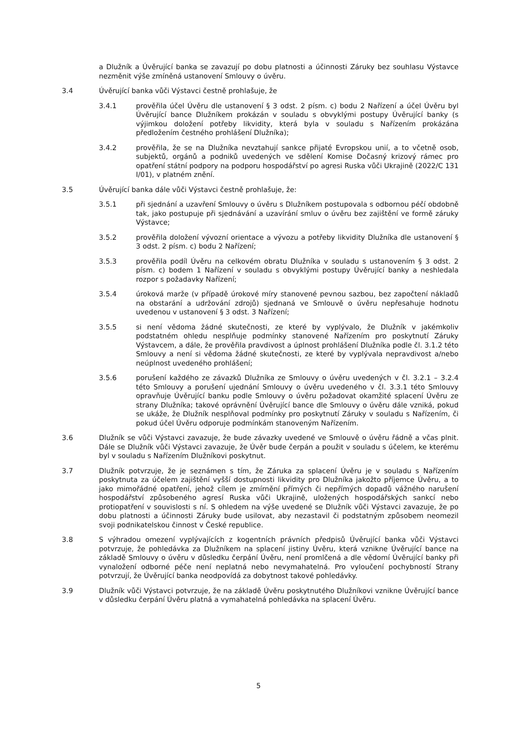a Dlužník a Úvěrující banka se zavazují po dobu platnosti a účinnosti Záruky bez souhlasu Výstavce nezměnit výše zmíněná ustanovení Smlouvy o úvěru.
3.4 Úvěrující banka vůči Výstavci čestně prohlašuje, že
3.4.1 prověřila účel Úvěru dle ustanovení § 3 odst. 2 písm. c) bodu 2 Nařízení a účel Úvěru byl Úvěrující bance Dlužníkem prokázán v souladu s obvyklými postupy Úvěrující banky (s výjimkou doložení potřeby likvidity, která byla v souladu s Nařízením prokázána předložením čestného prohlášení Dlužníka);
3.4.2 prověřila, že se na Dlužníka nevztahují sankce přijaté Evropskou unií, a to včetně osob, subjektů, orgánů a podniků uvedených ve sdělení Komise Dočasný krizový rámec pro opatření státní podpory na podporu hospodářství po agresi Ruska vůči Ukrajině (2022/C 131 I/01), v platném znění.
3.5 Úvěrující banka dále vůči Výstavci čestně prohlašuje, že:
3.5.1 při sjednání a uzavření Smlouvy o úvěru s Dlužníkem postupovala s odbornou péčí obdobně tak, jako postupuje při sjednávání a uzavírání smluv o úvěru bez zajištění ve formě záruky Výstavce;
3.5.2 prověřila doložení vývozní orientace a vývozu a potřeby likvidity Dlužníka dle ustanovení § 3 odst. 2 písm. c) bodu 2 Nařízení;
3.5.3 prověřila podíl Úvěru na celkovém obratu Dlužníka v souladu s ustanovením § 3 odst. 2 písm. c) bodem 1 Nařízení v souladu s obvyklými postupy Úvěrující banky a neshledala rozpor s požadavky Nařízení;
3.5.4 úroková marže (v případě úrokové míry stanovené pevnou sazbou, bez započtení nákladů na obstarání a udržování zdrojů) sjednaná ve Smlouvě o úvěru nepřesahuje hodnotu uvedenou v ustanovení § 3 odst. 3 Nařízení;
3.5.5 si není vědoma žádné skutečnosti, ze které by vyplývalo, že Dlužník v jakémkoliv podstatném ohledu nesplňuje podmínky stanovené Nařízením pro poskytnutí Záruky Výstavcem, a dále, že prověřila pravdivost a úplnost prohlášení Dlužníka podle čl. 3.1.2 této Smlouvy a není si vědoma žádné skutečnosti, ze které by vyplývala nepravdivost a/nebo neúplnost uvedeného prohlášení;
3.5.6 porušení každého ze závazků Dlužníka ze Smlouvy o úvěru uvedených v čl. 3.2.1 – 3.2.4 této Smlouvy a porušení ujednání Smlouvy o úvěru uvedeného v čl. 3.3.1 této Smlouvy opravňuje Úvěrující banku podle Smlouvy o úvěru požadovat okamžité splacení Úvěru ze strany Dlužníka; takové oprávnění Úvěrující bance dle Smlouvy o úvěru dále vzniká, pokud se ukáže, že Dlužník nesplňoval podmínky pro poskytnutí Záruky v souladu s Nařízením, či pokud účel Úvěru odporuje podmínkám stanoveným Nařízením.
3.6 Dlužník se vůči Výstavci zavazuje, že bude závazky uvedené ve Smlouvě o úvěru řádně a včas plnit. Dále se Dlužník vůči Výstavci zavazuje, že Úvěr bude čerpán a použit v souladu s účelem, ke kterému byl v souladu s Nařízením Dlužníkovi poskytnut.
3.7 Dlužník potvrzuje, že je seznámen s tím, že Záruka za splacení Úvěru je v souladu s Nařízením poskytnuta za účelem zajištění vyšší dostupnosti likvidity pro Dlužníka jakožto příjemce Úvěru, a to jako mimořádné opatření, jehož cílem je zmírnění přímých či nepřímých dopadů vážného narušení hospodářství způsobeného agresí Ruska vůči Ukrajině, uložených hospodářských sankcí nebo protiopatření v souvislosti s ní. S ohledem na výše uvedené se Dlužník vůči Výstavci zavazuje, že po dobu platnosti a účinnosti Záruky bude usilovat, aby nezastavil či podstatným způsobem neomezil svoji podnikatelskou činnost v České republice.
3.8 S výhradou omezení vyplývajících z kogentních právních předpisů Úvěrující banka vůči Výstavci potvrzuje, že pohledávka za Dlužníkem na splacení jistiny Úvěru, která vznikne Úvěrující bance na základě Smlouvy o úvěru v důsledku čerpání Úvěru, není promlčená a dle vědomí Úvěrující banky při vynaložení odborné péče není neplatná nebo nevymahatelná. Pro vyloučení pochybností Strany potvrzují, že Úvěrující banka neodpovídá za dobytnost takové pohledávky.
3.9 Dlužník vůči Výstavci potvrzuje, že na základě Úvěru poskytnutého Dlužníkovi vznikne Úvěrující bance v důsledku čerpání Úvěru platná a vymahatelná pohledávka na splacení Úvěru.
5